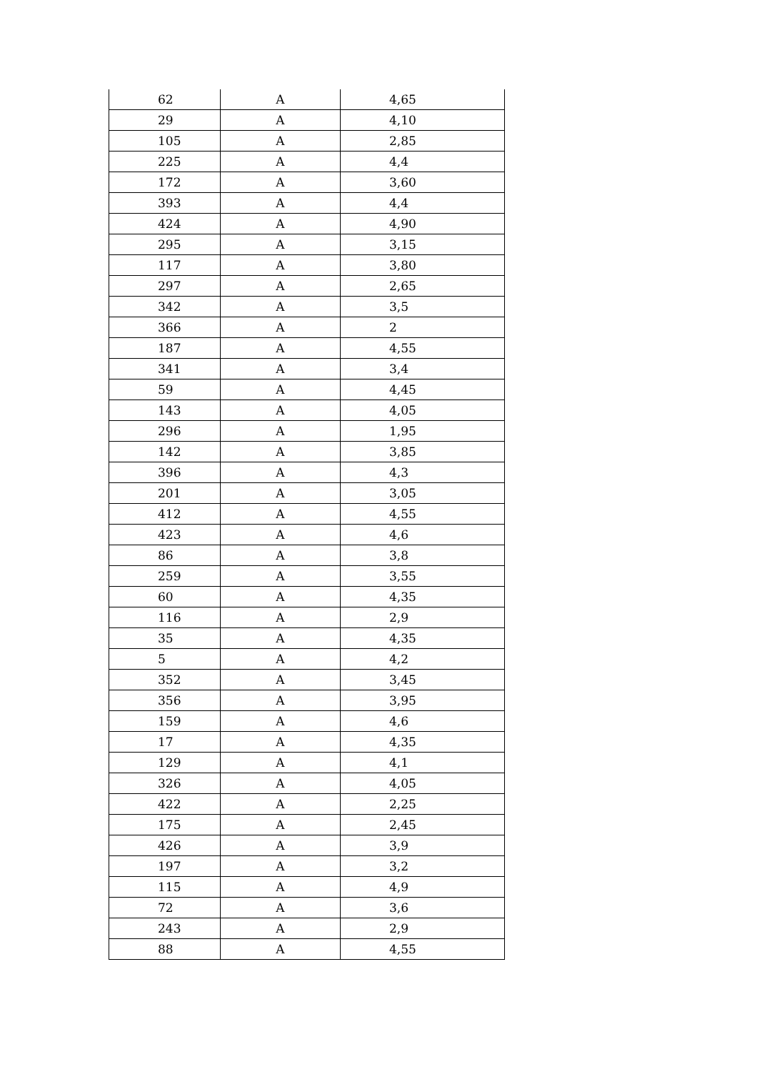| 62 | A | 4,65 |
| 29 | A | 4,10 |
| 105 | A | 2,85 |
| 225 | A | 4,4 |
| 172 | A | 3,60 |
| 393 | A | 4,4 |
| 424 | A | 4,90 |
| 295 | A | 3,15 |
| 117 | A | 3,80 |
| 297 | A | 2,65 |
| 342 | A | 3,5 |
| 366 | A | 2 |
| 187 | A | 4,55 |
| 341 | A | 3,4 |
| 59 | A | 4,45 |
| 143 | A | 4,05 |
| 296 | A | 1,95 |
| 142 | A | 3,85 |
| 396 | A | 4,3 |
| 201 | A | 3,05 |
| 412 | A | 4,55 |
| 423 | A | 4,6 |
| 86 | A | 3,8 |
| 259 | A | 3,55 |
| 60 | A | 4,35 |
| 116 | A | 2,9 |
| 35 | A | 4,35 |
| 5 | A | 4,2 |
| 352 | A | 3,45 |
| 356 | A | 3,95 |
| 159 | A | 4,6 |
| 17 | A | 4,35 |
| 129 | A | 4,1 |
| 326 | A | 4,05 |
| 422 | A | 2,25 |
| 175 | A | 2,45 |
| 426 | A | 3,9 |
| 197 | A | 3,2 |
| 115 | A | 4,9 |
| 72 | A | 3,6 |
| 243 | A | 2,9 |
| 88 | A | 4,55 |